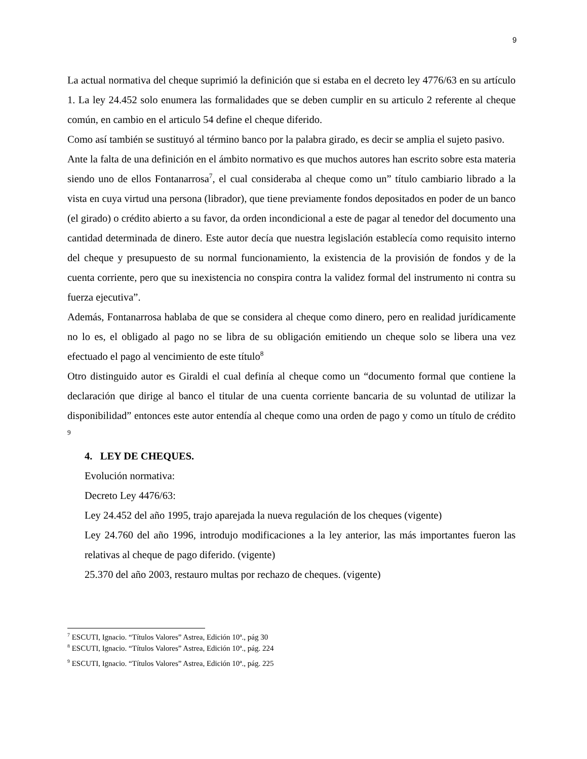9
La actual normativa del cheque suprimió la definición que si estaba en el decreto ley 4776/63 en su artículo 1. La ley 24.452 solo enumera las formalidades que se deben cumplir en su articulo 2 referente al cheque común, en cambio en el articulo 54 define el cheque diferido.
Como así también se sustituyó al término banco por la palabra girado, es decir se amplia el sujeto pasivo.
Ante la falta de una definición en el ámbito normativo es que muchos autores han escrito sobre esta materia siendo uno de ellos Fontanarrosa<sup>7</sup>, el cual consideraba al cheque como un” título cambiario librado a la vista en cuya virtud una persona (librador), que tiene previamente fondos depositados en poder de un banco (el girado) o crédito abierto a su favor, da orden incondicional a este de pagar al tenedor del documento una cantidad determinada de dinero. Este autor decía que nuestra legislación establecía como requisito interno del cheque y presupuesto de su normal funcionamiento, la existencia de la provisión de fondos y de la cuenta corriente, pero que su inexistencia no conspira contra la validez formal del instrumento ni contra su fuerza ejecutiva”.
Además, Fontanarrosa hablaba de que se considera al cheque como dinero, pero en realidad jurídicamente no lo es, el obligado al pago no se libra de su obligación emitiendo un cheque solo se libera una vez efectuado el pago al vencimiento de este título<sup>8</sup>
Otro distinguido autor es Giraldi el cual definía al cheque como un “documento formal que contiene la declaración que dirige al banco el titular de una cuenta corriente bancaria de su voluntad de utilizar la disponibilidad” entonces este autor entendía al cheque como una orden de pago y como un título de crédito <sup>9</sup>
4. LEY DE CHEQUES.
Evolución normativa:
Decreto Ley 4476/63:
Ley 24.452 del año 1995, trajo aparejada la nueva regulación de los cheques (vigente)
Ley 24.760 del año 1996, introdujo modificaciones a la ley anterior, las más importantes fueron las relativas al cheque de pago diferido. (vigente)
25.370 del año 2003, restauro multas por rechazo de cheques. (vigente)
<sup>7</sup> ESCUTI, Ignacio. “Títulos Valores” Astrea, Edición 10ª., pág 30
<sup>8</sup> ESCUTI, Ignacio. “Títulos Valores” Astrea, Edición 10ª., pág. 224
<sup>9</sup> ESCUTI, Ignacio. “Títulos Valores” Astrea, Edición 10ª., pág. 225